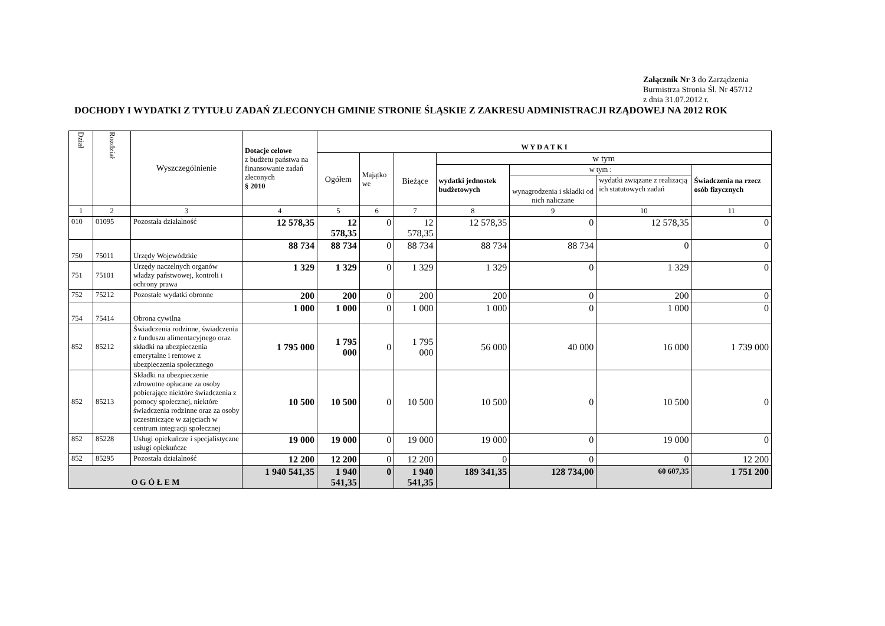Załącznik Nr 3 do Zarządzenia
Burmistrza Stronia Śl. Nr 457/12
z dnia 31.07.2012 r.
DOCHODY I WYDATKI Z TYTUŁU ZADAŃ ZLECONYCH GMINIE STRONIE ŚLĄSKIE Z ZAKRESU ADMINISTRACJI RZĄDOWEJ NA 2012 ROK
| Dział | Rozdział | Wyszczególnienie | Dotacje celowe z budżetu państwa na finansowanie zadań zleconych § 2010 | W Y D A T K I | | | | | | |
| --- | --- | --- | --- | --- | --- | --- | --- | --- | --- | --- |
| | | | | Ogółem | Majątko we | Bieżące | w tym | | | |
| | | | | | | | wydatki jednostek budżetowych | w tym : | | Świadczenia na rzecz osób fizycznych |
| | | | | | | | | wynagrodzenia i składki od nich naliczane | wydatki związane z realizacją ich statutowych zadań | |
| 1 | 2 | 3 | 4 | 5 | 6 | 7 | 8 | 9 | 10 | 11 |
| 010 | 01095 | Pozostała działalność | 12 578,35 | 12 578,35 | 0 | 12 578,35 | 12 578,35 | 0 | 12 578,35 | 0 |
| 750 | 75011 | Urzędy Wojewódzkie | 88 734 | 88 734 | 0 | 88 734 | 88 734 | 88 734 | 0 | 0 |
| 751 | 75101 | Urzędy naczelnych organów władzy państwowej, kontroli i ochrony prawa | 1 329 | 1 329 | 0 | 1 329 | 1 329 | 0 | 1 329 | 0 |
| 752 | 75212 | Pozostałe wydatki obronne | 200 | 200 | 0 | 200 | 200 | 0 | 200 | 0 |
| 754 | 75414 | Obrona cywilna | 1 000 | 1 000 | 0 | 1 000 | 1 000 | 0 | 1 000 | 0 |
| 852 | 85212 | Świadczenia rodzinne, świadczenia z funduszu alimentacyjnego oraz składki na ubezpieczenia emerytalne i rentowe z ubezpieczenia społecznego | 1 795 000 | 1 795 000 | 0 | 1 795 000 | 56 000 | 40 000 | 16 000 | 1 739 000 |
| 852 | 85213 | Składki na ubezpieczenie zdrowotne opłacane za osoby pobierające niektóre świadczenia z pomocy społecznej, niektóre świadczenia rodzinne oraz za osoby uczestniczące w zajęciach w centrum integracji społecznej | 10 500 | 10 500 | 0 | 10 500 | 10 500 | 0 | 10 500 | 0 |
| 852 | 85228 | Usługi opiekuńcze i specjalistyczne usługi opiekuńcze | 19 000 | 19 000 | 0 | 19 000 | 19 000 | 0 | 19 000 | 0 |
| 852 | 85295 | Pozostała działalność | 12 200 | 12 200 | 0 | 12 200 | 0 | 0 | 0 | 12 200 |
| O G Ó Ł E M | | | 1 940 541,35 | 1 940 541,35 | 0 | 1 940 541,35 | 189 341,35 | 128 734,00 | 60 607,35 | 1 751 200 |